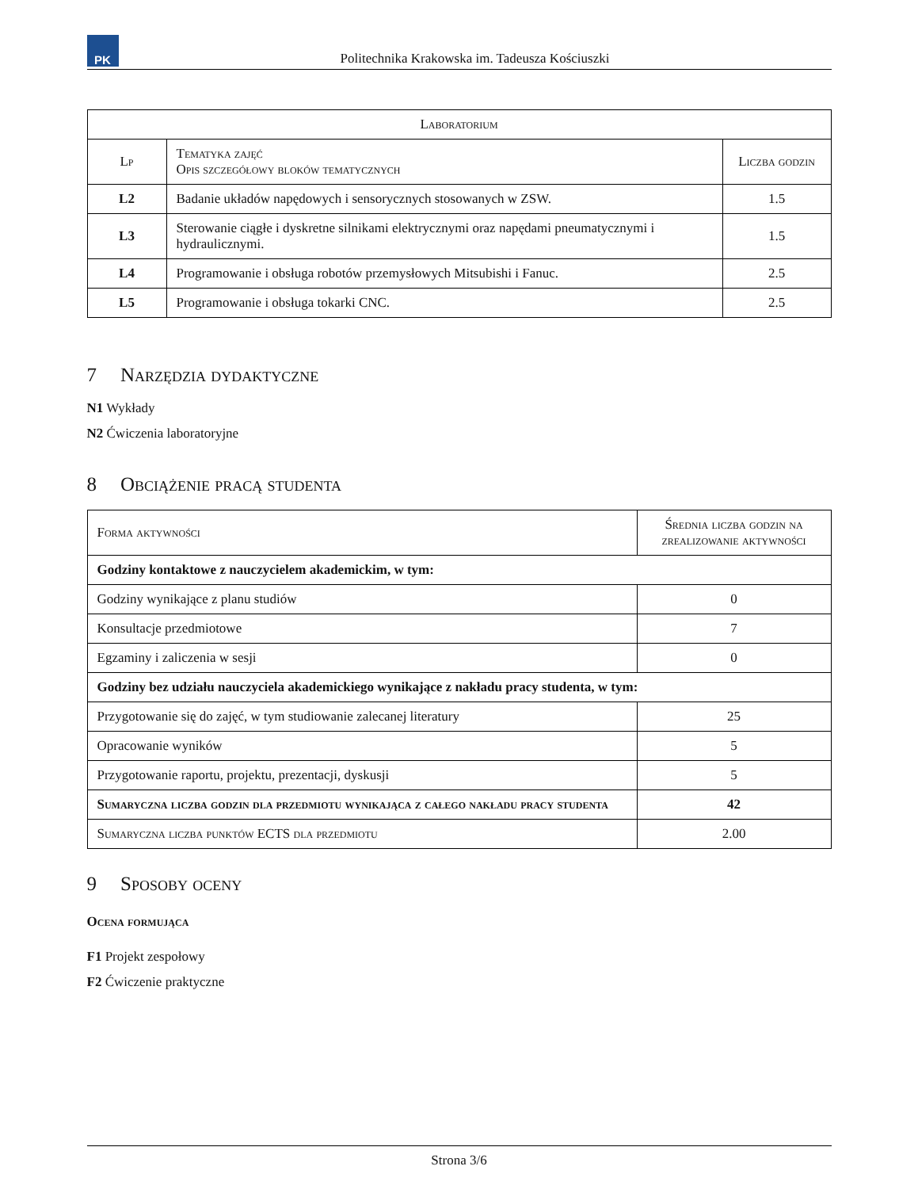PK
Politechnika Krakowska im. Tadeusza Kościuszki
| Laboratorium | | |
| --- | --- | --- |
| Lp | Tematyka zajęć Opis szczegółowy bloków tematycznych | Liczba godzin |
| L2 | Badanie układów napędowych i sensorycznych stosowanych w ZSW. | 1.5 |
| L3 | Sterowanie ciągłe i dyskretne silnikami elektrycznymi oraz napędami pneumatycznymi i hydraulicznymi. | 1.5 |
| L4 | Programowanie i obsługa robotów przemysłowych Mitsubishi i Fanuc. | 2.5 |
| L5 | Programowanie i obsługa tokarki CNC. | 2.5 |
7 Narzędzia dydaktyczne
N1 Wykłady
N2 Ćwiczenia laboratoryjne
8 Obciążenie pracą studenta
| Forma aktywności | Średnia liczba godzin na zrealizowanie aktywności |
| --- | --- |
| Godziny kontaktowe z nauczycielem akademickim, w tym: | |
| Godziny wynikające z planu studiów | 0 |
| Konsultacje przedmiotowe | 7 |
| Egzaminy i zaliczenia w sesji | 0 |
| Godziny bez udziału nauczyciela akademickiego wynikające z nakładu pracy studenta, w tym: | |
| Przygotowanie się do zajęć, w tym studiowanie zalecanej literatury | 25 |
| Opracowanie wyników | 5 |
| Przygotowanie raportu, projektu, prezentacji, dyskusji | 5 |
| Sumaryczna liczba godzin dla przedmiotu wynikająca z całego nakładu pracy studenta | 42 |
| Sumaryczna liczba punktów ECTS dla przedmiotu | 2.00 |
9 Sposoby oceny
Ocena formująca
F1 Projekt zespołowy
F2 Ćwiczenie praktyczne
Strona 3/6